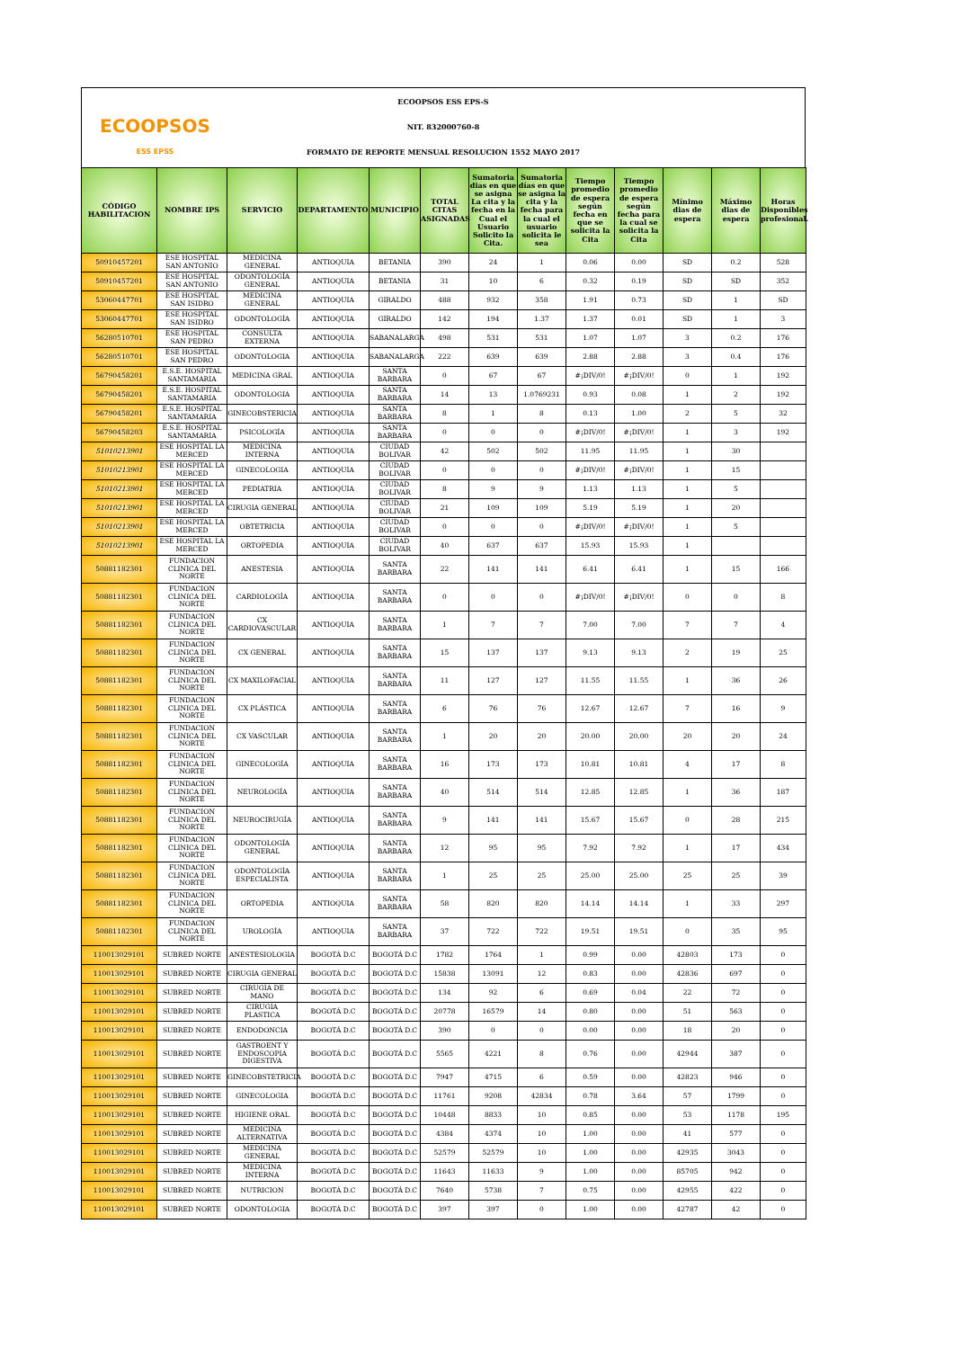ECOOPSOS
ESS EPSS
ECOOPSOS ESS EPS-S
NIT. 832000760-8
FORMATO DE REPORTE MENSUAL RESOLUCION 1552 MAYO 2017
| CÓDIGO HABILITACION | NOMBRE IPS | SERVICIO | DEPARTAMENTO | MUNICIPIO | TOTAL CITAS ASIGNADAS | Sumatoria dias en que se asigna La cita y la fecha en la Cual el Usuario Solicito la Cita. | Sumatoria días en que se asigna la cita y la fecha para la cual el usuario solicita le sea | Tiempo promedio de espera según fecha en que se solicita la Cita | Tiempo promedio de espera según fecha para la cual se solicita la Cita | Mínimo dias de espera | Máximo dias de espera | Horas Disponibles profesional. |
| --- | --- | --- | --- | --- | --- | --- | --- | --- | --- | --- | --- | --- |
| 50910457201 | ESE HOSPITAL SAN ANTONIO | MEDICINA GENERAL | ANTIOQUIA | BETANIA | 390 | 24 | 1 | 0.06 | 0.00 | SD | 0.2 | 528 |
| 50910457201 | ESE HOSPITAL SAN ANTONIO | ODONTOLOGÍA GENERAL | ANTIOQUIA | BETANIA | 31 | 10 | 6 | 0.32 | 0.19 | SD | SD | 352 |
| 53060447701 | ESE HOSPITAL SAN ISIDRO | MEDICINA GENERAL | ANTIOQUIA | GIRALDO | 488 | 932 | 358 | 1.91 | 0.73 | SD | 1 | SD |
| 53060447701 | ESE HOSPITAL SAN ISIDRO | ODONTOLOGÍA | ANTIOQUIA | GIRALDO | 142 | 194 | 1.37 | 1.37 | 0.01 | SD | 1 | 3 |
| 56280510701 | ESE HOSPITAL SAN PEDRO | CONSULTA EXTERNA | ANTIOQUIA | SABANALARGA | 498 | 531 | 531 | 1.07 | 1.07 | 3 | 0.2 | 176 |
| 56280510701 | ESE HOSPITAL SAN PEDRO | ODONTOLOGIA | ANTIOQUIA | SABANALARGA | 222 | 639 | 639 | 2.88 | 2.88 | 3 | 0.4 | 176 |
| 56790458201 | E.S.E. HOSPITAL SANTAMARIA | MEDICINA GRAL | ANTIOQUIA | SANTA BARBARA | 0 | 67 | 67 | #¡DIV/0! | #¡DIV/0! | 0 | 1 | 192 |
| 56790458201 | E.S.E. HOSPITAL SANTAMARIA | ODONTOLOGIA | ANTIOQUIA | SANTA BARBARA | 14 | 13 | 1.0769231 | 0.93 | 0.08 | 1 | 2 | 192 |
| 56790458201 | E.S.E. HOSPITAL SANTAMARIA | GINECOBSTERICIA | ANTIOQUIA | SANTA BARBARA | 8 | 1 | 8 | 0.13 | 1.00 | 2 | 5 | 32 |
| 56790458203 | E.S.E. HOSPITAL SANTAMARIA | PSICOLOGÍA | ANTIOQUIA | SANTA BARBARA | 0 | 0 | 0 | #¡DIV/0! | #¡DIV/0! | 1 | 3 | 192 |
| 51010213901 | ESE HOSPITAL LA MERCED | MEDICINA INTERNA | ANTIOQUIA | CIUDAD BOLIVAR | 42 | 502 | 502 | 11.95 | 11.95 | 1 | 30 | |
| 51010213901 | ESE HOSPITAL LA MERCED | GINECOLOGIA | ANTIOQUIA | CIUDAD BOLIVAR | 0 | 0 | 0 | #¡DIV/0! | #¡DIV/0! | 1 | 15 | |
| 51010213901 | ESE HOSPITAL LA MERCED | PEDIATRIA | ANTIOQUIA | CIUDAD BOLIVAR | 8 | 9 | 9 | 1.13 | 1.13 | 1 | 5 | |
| 51010213901 | ESE HOSPITAL LA MERCED | CIRUGIA GENERAL | ANTIOQUIA | CIUDAD BOLIVAR | 21 | 109 | 109 | 5.19 | 5.19 | 1 | 20 | |
| 51010213901 | ESE HOSPITAL LA MERCED | OBTETRICIA | ANTIOQUIA | CIUDAD BOLIVAR | 0 | 0 | 0 | #¡DIV/0! | #¡DIV/0! | 1 | 5 | |
| 51010213901 | ESE HOSPITAL LA MERCED | ORTOPEDIA | ANTIOQUIA | CIUDAD BOLIVAR | 40 | 637 | 637 | 15.93 | 15.93 | 1 | | |
| 50881182301 | FUNDACION CLINICA DEL NORTE | ANESTESIA | ANTIOQUIA | SANTA BARBARA | 22 | 141 | 141 | 6.41 | 6.41 | 1 | 15 | 166 |
| 50881182301 | FUNDACION CLINICA DEL NORTE | CARDIOLOGÍA | ANTIOQUIA | SANTA BARBARA | 0 | 0 | 0 | #¡DIV/0! | #¡DIV/0! | 0 | 0 | 8 |
| 50881182301 | FUNDACION CLINICA DEL NORTE | CX CARDIOVASCULAR | ANTIOQUIA | SANTA BARBARA | 1 | 7 | 7 | 7.00 | 7.00 | 7 | 7 | 4 |
| 50881182301 | FUNDACION CLINICA DEL NORTE | CX GENERAL | ANTIOQUIA | SANTA BARBARA | 15 | 137 | 137 | 9.13 | 9.13 | 2 | 19 | 25 |
| 50881182301 | FUNDACION CLINICA DEL NORTE | CX MAXILOFACIAL | ANTIOQUIA | SANTA BARBARA | 11 | 127 | 127 | 11.55 | 11.55 | 1 | 36 | 26 |
| 50881182301 | FUNDACION CLINICA DEL NORTE | CX PLÁSTICA | ANTIOQUIA | SANTA BARBARA | 6 | 76 | 76 | 12.67 | 12.67 | 7 | 16 | 9 |
| 50881182301 | FUNDACION CLINICA DEL NORTE | CX VASCULAR | ANTIOQUIA | SANTA BARBARA | 1 | 20 | 20 | 20.00 | 20.00 | 20 | 20 | 24 |
| 50881182301 | FUNDACION CLINICA DEL NORTE | GINECOLOGÍA | ANTIOQUIA | SANTA BARBARA | 16 | 173 | 173 | 10.81 | 10.81 | 4 | 17 | 8 |
| 50881182301 | FUNDACION CLINICA DEL NORTE | NEUROLOGÍA | ANTIOQUIA | SANTA BARBARA | 40 | 514 | 514 | 12.85 | 12.85 | 1 | 36 | 187 |
| 50881182301 | FUNDACION CLINICA DEL NORTE | NEUROCIRUGÍA | ANTIOQUIA | SANTA BARBARA | 9 | 141 | 141 | 15.67 | 15.67 | 0 | 28 | 215 |
| 50881182301 | FUNDACION CLINICA DEL NORTE | ODONTOLOGÍA GENERAL | ANTIOQUIA | SANTA BARBARA | 12 | 95 | 95 | 7.92 | 7.92 | 1 | 17 | 434 |
| 50881182301 | FUNDACION CLINICA DEL NORTE | ODONTOLOGÍA ESPECIALISTA | ANTIOQUIA | SANTA BARBARA | 1 | 25 | 25 | 25.00 | 25.00 | 25 | 25 | 39 |
| 50881182301 | FUNDACION CLINICA DEL NORTE | ORTOPEDIA | ANTIOQUIA | SANTA BARBARA | 58 | 820 | 820 | 14.14 | 14.14 | 1 | 33 | 297 |
| 50881182301 | FUNDACION CLINICA DEL NORTE | UROLOGÍA | ANTIOQUIA | SANTA BARBARA | 37 | 722 | 722 | 19.51 | 19.51 | 0 | 35 | 95 |
| 110013029101 | SUBRED NORTE | ANESTESIOLOGIA | BOGOTÁ D.C | BOGOTÁ D.C | 1782 | 1764 | 1 | 0.99 | 0.00 | 42803 | 173 | 0 |
| 110013029101 | SUBRED NORTE | CIRUGIA GENERAL | BOGOTÁ D.C | BOGOTÁ D.C | 15838 | 13091 | 12 | 0.83 | 0.00 | 42836 | 697 | 0 |
| 110013029101 | SUBRED NORTE | CIRUGIA DE MANO | BOGOTÁ D.C | BOGOTÁ D.C | 134 | 92 | 6 | 0.69 | 0.04 | 22 | 72 | 0 |
| 110013029101 | SUBRED NORTE | CIRUGIA PLASTICA | BOGOTÁ D.C | BOGOTÁ D.C | 20778 | 16579 | 14 | 0.80 | 0.00 | 51 | 563 | 0 |
| 110013029101 | SUBRED NORTE | ENDODONCIA | BOGOTÁ D.C | BOGOTÁ D.C | 390 | 0 | 0 | 0.00 | 0.00 | 18 | 20 | 0 |
| 110013029101 | SUBRED NORTE | GASTROENT Y ENDOSCOPIA DIGESTIVA | BOGOTÁ D.C | BOGOTÁ D.C | 5565 | 4221 | 8 | 0.76 | 0.00 | 42944 | 387 | 0 |
| 110013029101 | SUBRED NORTE | GINECOBSTETRICIA | BOGOTÁ D.C | BOGOTÁ D.C | 7947 | 4715 | 6 | 0.59 | 0.00 | 42823 | 946 | 0 |
| 110013029101 | SUBRED NORTE | GINECOLOGIA | BOGOTÁ D.C | BOGOTÁ D.C | 11761 | 9208 | 42834 | 0.78 | 3.64 | 57 | 1799 | 0 |
| 110013029101 | SUBRED NORTE | HIGIENE ORAL | BOGOTÁ D.C | BOGOTÁ D.C | 10448 | 8833 | 10 | 0.85 | 0.00 | 53 | 1178 | 195 |
| 110013029101 | SUBRED NORTE | MEDICINA ALTERNATIVA | BOGOTÁ D.C | BOGOTÁ D.C | 4384 | 4374 | 10 | 1.00 | 0.00 | 41 | 577 | 0 |
| 110013029101 | SUBRED NORTE | MEDICINA GENERAL | BOGOTÁ D.C | BOGOTÁ D.C | 52579 | 52579 | 10 | 1.00 | 0.00 | 42935 | 3043 | 0 |
| 110013029101 | SUBRED NORTE | MEDICINA INTERNA | BOGOTÁ D.C | BOGOTÁ D.C | 11643 | 11633 | 9 | 1.00 | 0.00 | 85705 | 942 | 0 |
| 110013029101 | SUBRED NORTE | NUTRICION | BOGOTÁ D.C | BOGOTÁ D.C | 7640 | 5738 | 7 | 0.75 | 0.00 | 42955 | 422 | 0 |
| 110013029101 | SUBRED NORTE | ODONTOLOGIA | BOGOTÁ D.C | BOGOTÁ D.C | 397 | 397 | 0 | 1.00 | 0.00 | 42787 | 42 | 0 |